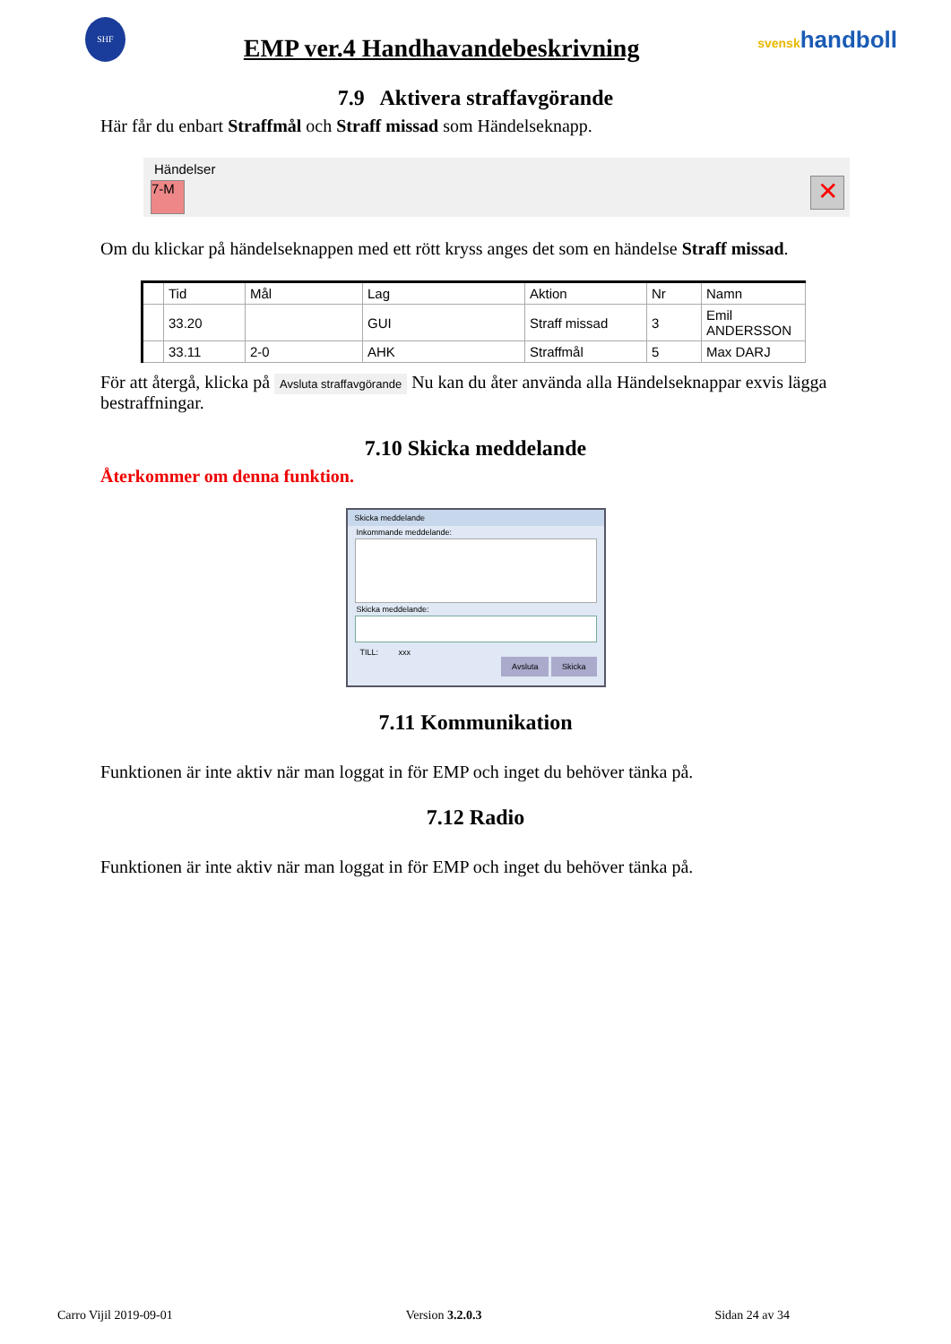SHF
EMP ver.4 Handhavandebeskrivning
svenskhandboll
7.9 Aktivera straffavgörande
Här får du enbart Straffmål och Straff missad som Händelseknapp.
Händelser
7-M
✕
Om du klickar på händelseknappen med ett rött kryss anges det som en händelse Straff missad.
| | Tid | Mål | Lag | Aktion | Nr | Namn |
| --- | --- | --- | --- | --- | --- | --- |
| | 33.20 | | GUI | Straff missad | 3 | Emil ANDERSSON |
| | 33.11 | 2-0 | AHK | Straffmål | 5 | Max DARJ |
För att återgå, klicka på Avsluta straffavgörande Nu kan du åter använda alla Händelseknappar exvis lägga bestraffningar.
7.10 Skicka meddelande
Återkommer om denna funktion.
Skicka meddelande
Inkommande meddelande:
Skicka meddelande:
TILL: xxx
Avsluta Skicka
7.11 Kommunikation
Funktionen är inte aktiv när man loggat in för EMP och inget du behöver tänka på.
7.12 Radio
Funktionen är inte aktiv när man loggat in för EMP och inget du behöver tänka på.
Carro Vijil 2019-09-01 Version 3.2.0.3 Sidan 24 av 34